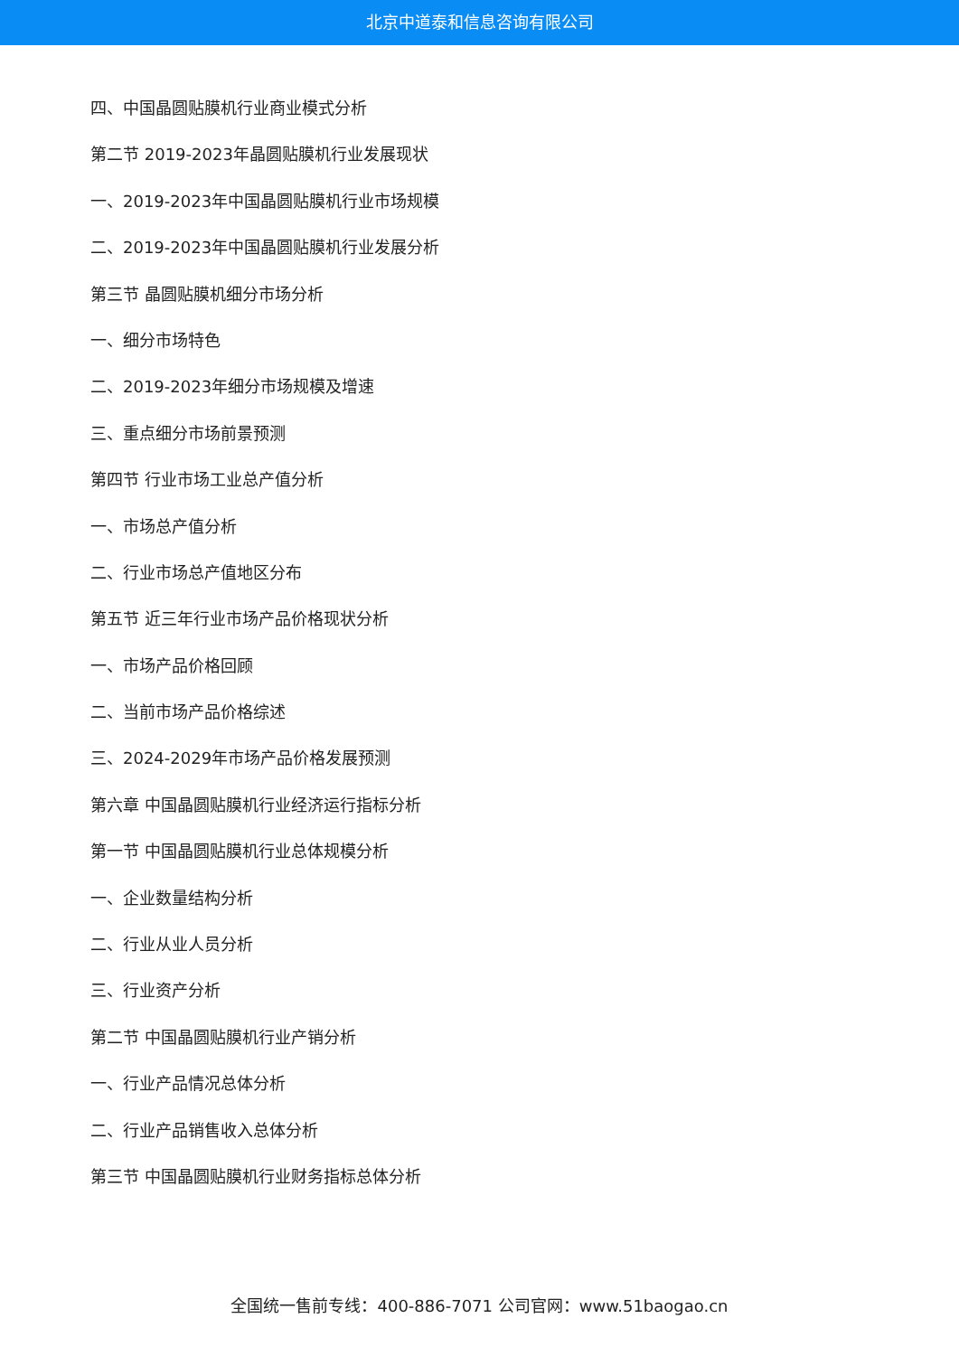北京中道泰和信息咨询有限公司
四、中国晶圆贴膜机行业商业模式分析
第二节 2019-2023年晶圆贴膜机行业发展现状
一、2019-2023年中国晶圆贴膜机行业市场规模
二、2019-2023年中国晶圆贴膜机行业发展分析
第三节 晶圆贴膜机细分市场分析
一、细分市场特色
二、2019-2023年细分市场规模及增速
三、重点细分市场前景预测
第四节 行业市场工业总产值分析
一、市场总产值分析
二、行业市场总产值地区分布
第五节 近三年行业市场产品价格现状分析
一、市场产品价格回顾
二、当前市场产品价格综述
三、2024-2029年市场产品价格发展预测
第六章 中国晶圆贴膜机行业经济运行指标分析
第一节 中国晶圆贴膜机行业总体规模分析
一、企业数量结构分析
二、行业从业人员分析
三、行业资产分析
第二节 中国晶圆贴膜机行业产销分析
一、行业产品情况总体分析
二、行业产品销售收入总体分析
第三节 中国晶圆贴膜机行业财务指标总体分析
全国统一售前专线：400-886-7071 公司官网：www.51baogao.cn